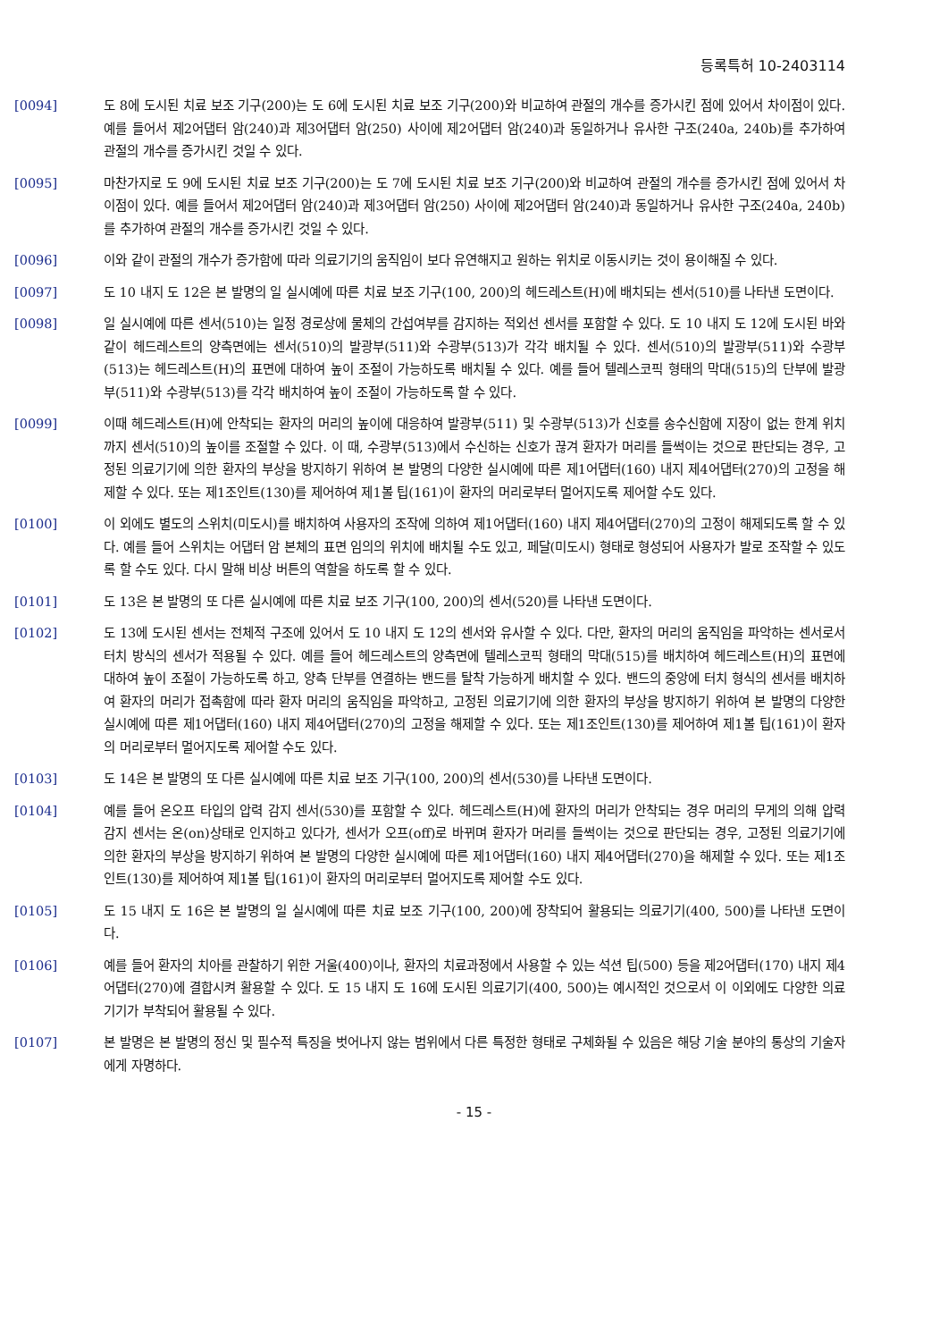등록특허 10-2403114
[0094] 도 8에 도시된 치료 보조 기구(200)는 도 6에 도시된 치료 보조 기구(200)와 비교하여 관절의 개수를 증가시킨 점에 있어서 차이점이 있다. 예를 들어서 제2어댑터 암(240)과 제3어댑터 암(250) 사이에 제2어댑터 암(240)과 동일하거나 유사한 구조(240a, 240b)를 추가하여 관절의 개수를 증가시킨 것일 수 있다.
[0095] 마찬가지로 도 9에 도시된 치료 보조 기구(200)는 도 7에 도시된 치료 보조 기구(200)와 비교하여 관절의 개수를 증가시킨 점에 있어서 차이점이 있다. 예를 들어서 제2어댑터 암(240)과 제3어댑터 암(250) 사이에 제2어댑터 암(240)과 동일하거나 유사한 구조(240a, 240b)를 추가하여 관절의 개수를 증가시킨 것일 수 있다.
[0096] 이와 같이 관절의 개수가 증가함에 따라 의료기기의 움직임이 보다 유연해지고 원하는 위치로 이동시키는 것이 용이해질 수 있다.
[0097] 도 10 내지 도 12은 본 발명의 일 실시예에 따른 치료 보조 기구(100, 200)의 헤드레스트(H)에 배치되는 센서(510)를 나타낸 도면이다.
[0098] 일 실시예에 따른 센서(510)는 일정 경로상에 물체의 간섭여부를 감지하는 적외선 센서를 포함할 수 있다. 도 10 내지 도 12에 도시된 바와 같이 헤드레스트의 양측면에는 센서(510)의 발광부(511)와 수광부(513)가 각각 배치될 수 있다. 센서(510)의 발광부(511)와 수광부(513)는 헤드레스트(H)의 표면에 대하여 높이 조절이 가능하도록 배치될 수 있다. 예를 들어 텔레스코픽 형태의 막대(515)의 단부에 발광부(511)와 수광부(513)를 각각 배치하여 높이 조절이 가능하도록 할 수 있다.
[0099] 이때 헤드레스트(H)에 안착되는 환자의 머리의 높이에 대응하여 발광부(511) 및 수광부(513)가 신호를 송수신함에 지장이 없는 한계 위치까지 센서(510)의 높이를 조절할 수 있다. 이 때, 수광부(513)에서 수신하는 신호가 끊겨 환자가 머리를 들썩이는 것으로 판단되는 경우, 고정된 의료기기에 의한 환자의 부상을 방지하기 위하여 본 발명의 다양한 실시예에 따른 제1어댑터(160) 내지 제4어댑터(270)의 고정을 해제할 수 있다. 또는 제1조인트(130)를 제어하여 제1볼 팁(161)이 환자의 머리로부터 멀어지도록 제어할 수도 있다.
[0100] 이 외에도 별도의 스위치(미도시)를 배치하여 사용자의 조작에 의하여 제1어댑터(160) 내지 제4어댑터(270)의 고정이 해제되도록 할 수 있다. 예를 들어 스위치는 어댑터 암 본체의 표면 임의의 위치에 배치될 수도 있고, 페달(미도시) 형태로 형성되어 사용자가 발로 조작할 수 있도록 할 수도 있다. 다시 말해 비상 버튼의 역할을 하도록 할 수 있다.
[0101] 도 13은 본 발명의 또 다른 실시예에 따른 치료 보조 기구(100, 200)의 센서(520)를 나타낸 도면이다.
[0102] 도 13에 도시된 센서는 전체적 구조에 있어서 도 10 내지 도 12의 센서와 유사할 수 있다. 다만, 환자의 머리의 움직임을 파악하는 센서로서 터치 방식의 센서가 적용될 수 있다. 예를 들어 헤드레스트의 양측면에 텔레스코픽 형태의 막대(515)를 배치하여 헤드레스트(H)의 표면에 대하여 높이 조절이 가능하도록 하고, 양측 단부를 연결하는 밴드를 탈착 가능하게 배치할 수 있다. 밴드의 중앙에 터치 형식의 센서를 배치하여 환자의 머리가 접촉함에 따라 환자 머리의 움직임을 파악하고, 고정된 의료기기에 의한 환자의 부상을 방지하기 위하여 본 발명의 다양한 실시예에 따른 제1어댑터(160) 내지 제4어댑터(270)의 고정을 해제할 수 있다. 또는 제1조인트(130)를 제어하여 제1볼 팁(161)이 환자의 머리로부터 멀어지도록 제어할 수도 있다.
[0103] 도 14은 본 발명의 또 다른 실시예에 따른 치료 보조 기구(100, 200)의 센서(530)를 나타낸 도면이다.
[0104] 예를 들어 온오프 타입의 압력 감지 센서(530)를 포함할 수 있다. 헤드레스트(H)에 환자의 머리가 안착되는 경우 머리의 무게의 의해 압력 감지 센서는 온(on)상태로 인지하고 있다가, 센서가 오프(off)로 바뀌며 환자가 머리를 들썩이는 것으로 판단되는 경우, 고정된 의료기기에 의한 환자의 부상을 방지하기 위하여 본 발명의 다양한 실시예에 따른 제1어댑터(160) 내지 제4어댑터(270)을 해제할 수 있다. 또는 제1조인트(130)를 제어하여 제1볼 팁(161)이 환자의 머리로부터 멀어지도록 제어할 수도 있다.
[0105] 도 15 내지 도 16은 본 발명의 일 실시예에 따른 치료 보조 기구(100, 200)에 장착되어 활용되는 의료기기(400, 500)를 나타낸 도면이다.
[0106] 예를 들어 환자의 치아를 관찰하기 위한 거울(400)이나, 환자의 치료과정에서 사용할 수 있는 석션 팁(500) 등을 제2어댑터(170) 내지 제4어댑터(270)에 결합시켜 활용할 수 있다. 도 15 내지 도 16에 도시된 의료기기(400, 500)는 예시적인 것으로서 이 이외에도 다양한 의료기기가 부착되어 활용될 수 있다.
[0107] 본 발명은 본 발명의 정신 및 필수적 특징을 벗어나지 않는 범위에서 다른 특정한 형태로 구체화될 수 있음은 해당 기술 분야의 통상의 기술자에게 자명하다.
- 15 -